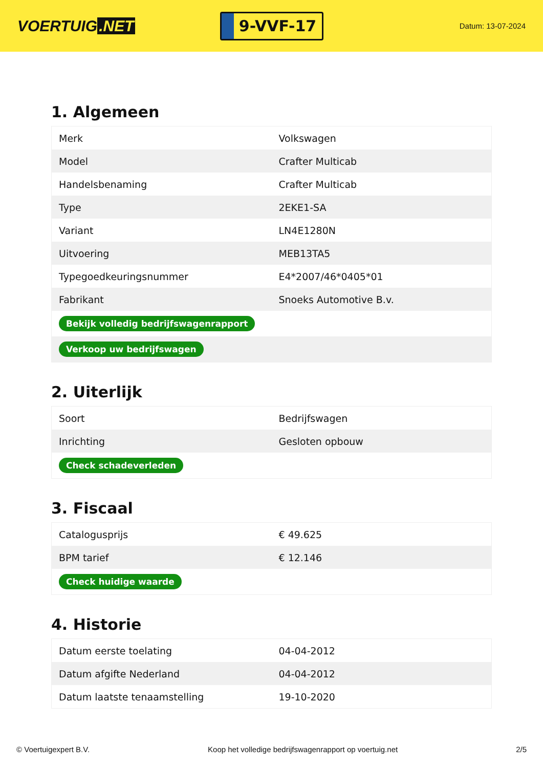VOERTUIG.NET
9-VVF-17
Datum: 13-07-2024
1. Algemeen
| Merk | Volkswagen |
| Model | Crafter Multicab |
| Handelsbenaming | Crafter Multicab |
| Type | 2EKE1-SA |
| Variant | LN4E1280N |
| Uitvoering | MEB13TA5 |
| Typegoedkeuringsnummer | E4*2007/46*0405*01 |
| Fabrikant | Snoeks Automotive B.v. |
| Bekijk volledig bedrijfswagenrapport | |
| Verkoop uw bedrijfswagen | |
2. Uiterlijk
| Soort | Bedrijfswagen |
| Inrichting | Gesloten opbouw |
| Check schadeverleden | |
3. Fiscaal
| Catalogusprijs | € 49.625 |
| BPM tarief | € 12.146 |
| Check huidige waarde | |
4. Historie
| Datum eerste toelating | 04-04-2012 |
| Datum afgifte Nederland | 04-04-2012 |
| Datum laatste tenaamstelling | 19-10-2020 |
© Voertuigexpert B.V. Koop het volledige bedrijfswagenrapport op voertuig.net 2/5